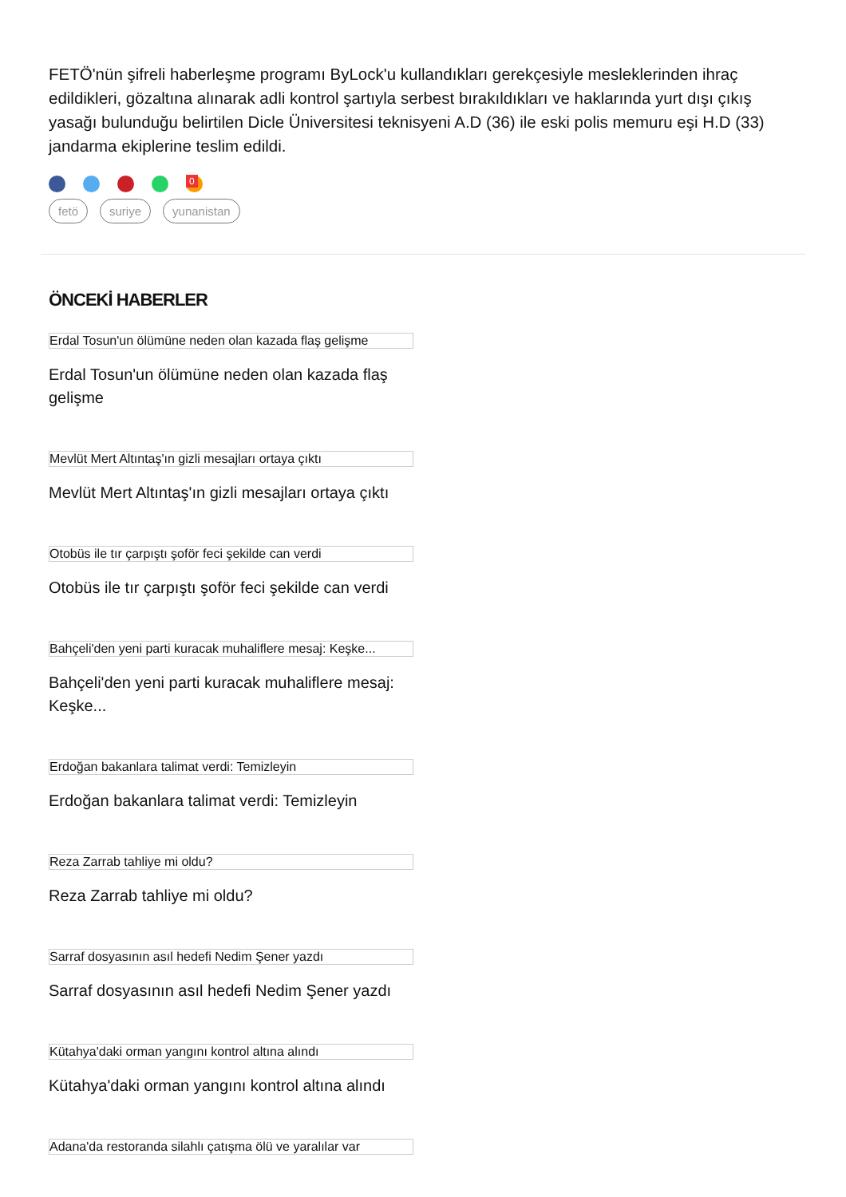FETÖ'nün şifreli haberleşme programı ByLock'u kullandıkları gerekçesiyle mesleklerinden ihraç edildikleri, gözaltına alınarak adli kontrol şartıyla serbest bırakıldıkları ve haklarında yurt dışı çıkış yasağı bulunduğu belirtilen Dicle Üniversitesi teknisyeni A.D (36) ile eski polis memuru eşi H.D (33) jandarma ekiplerine teslim edildi.
<sup>0</sup>
fetö suriye yunanistan
ÖNCEKİ HABERLER
Erdal Tosun'un ölümüne neden olan kazada flaş gelişme
Erdal Tosun'un ölümüne neden olan kazada flaş gelişme
Mevlüt Mert Altıntaş'ın gizli mesajları ortaya çıktı
Mevlüt Mert Altıntaş'ın gizli mesajları ortaya çıktı
Otobüs ile tır çarpıştı şoför feci şekilde can verdi
Otobüs ile tır çarpıştı şoför feci şekilde can verdi
Bahçeli'den yeni parti kuracak muhaliflere mesaj: Keşke...
Bahçeli'den yeni parti kuracak muhaliflere mesaj: Keşke...
Erdoğan bakanlara talimat verdi: Temizleyin
Erdoğan bakanlara talimat verdi: Temizleyin
Reza Zarrab tahliye mi oldu?
Reza Zarrab tahliye mi oldu?
Sarraf dosyasının asıl hedefi Nedim Şener yazdı
Sarraf dosyasının asıl hedefi Nedim Şener yazdı
Kütahya'daki orman yangını kontrol altına alındı
Kütahya'daki orman yangını kontrol altına alındı
Adana'da restoranda silahlı çatışma ölü ve yaralılar var